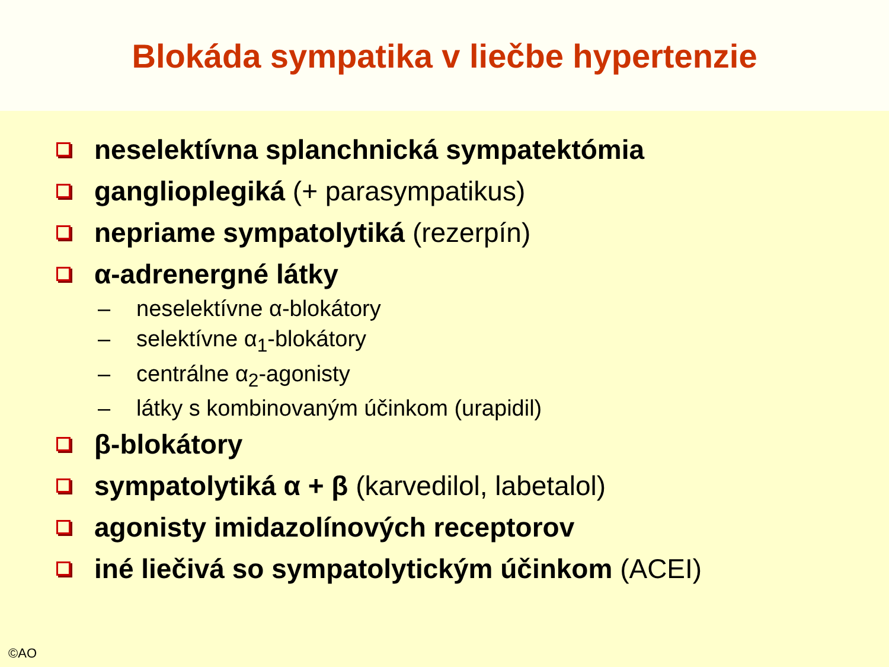Blokáda sympatika v liečbe hypertenzie
neselektívna splanchnická sympatektómia
ganglioplegiká (+ parasympatikus)
nepriame sympatolytiká (rezerpín)
α-adrenergné látky
– neselektívne α-blokátory
– selektívne α<sub>1</sub>-blokátory
– centrálne α<sub>2</sub>-agonisty
– látky s kombinovaným účinkom (urapidil)
β-blokátory
sympatolytiká α + β (karvedilol, labetalol)
agonisty imidazolínových receptorov
iné liečivá so sympatolytickým účinkom (ACEI)
©AO